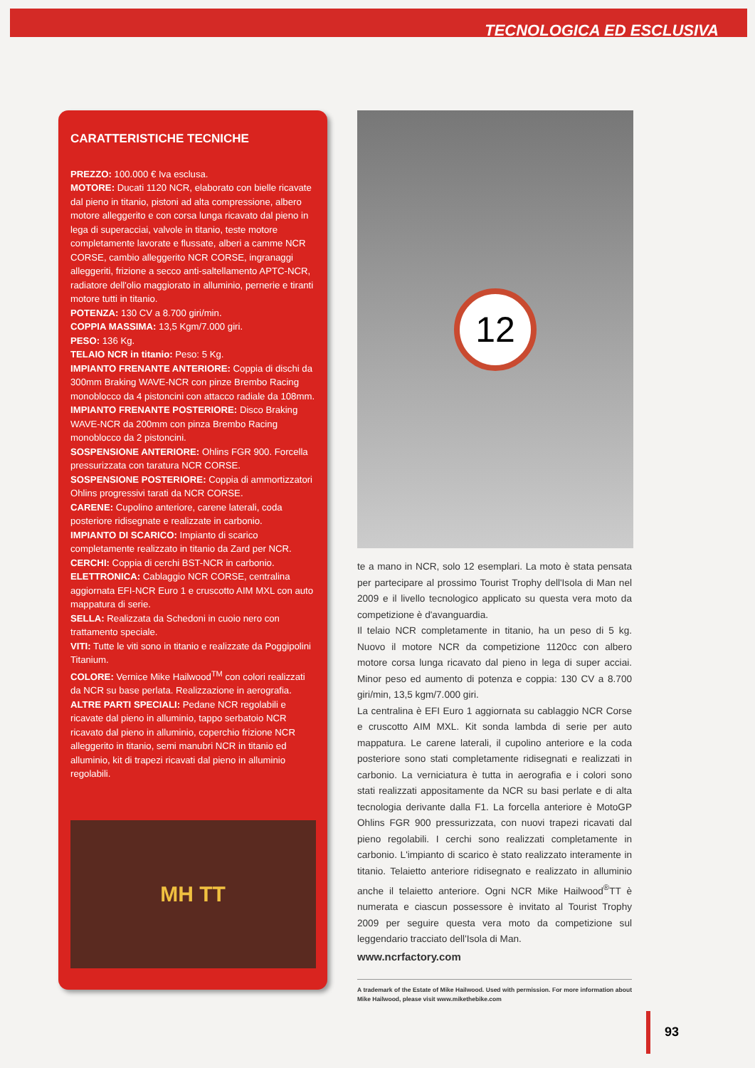TECNOLOGICA ED ESCLUSIVA
CARATTERISTICHE TECNICHE
PREZZO: 100.000 € Iva esclusa.
MOTORE: Ducati 1120 NCR, elaborato con bielle ricavate dal pieno in titanio, pistoni ad alta compressione, albero motore alleggerito e con corsa lunga ricavato dal pieno in lega di superacciai, valvole in titanio, teste motore completamente lavorate e flussate, alberi a camme NCR CORSE, cambio alleggerito NCR CORSE, ingranaggi alleggeriti, frizione a secco anti-saltellamento APTC-NCR, radiatore dell'olio maggiorato in alluminio, pernerie e tiranti motore tutti in titanio.
POTENZA: 130 CV a 8.700 giri/min.
COPPIA MASSIMA: 13,5 Kgm/7.000 giri.
PESO: 136 Kg.
TELAIO NCR in titanio: Peso: 5 Kg.
IMPIANTO FRENANTE ANTERIORE: Coppia di dischi da 300mm Braking WAVE-NCR con pinze Brembo Racing monoblocco da 4 pistoncini con attacco radiale da 108mm.
IMPIANTO FRENANTE POSTERIORE: Disco Braking WAVE-NCR da 200mm con pinza Brembo Racing monoblocco da 2 pistoncini.
SOSPENSIONE ANTERIORE: Ohlins FGR 900. Forcella pressurizzata con taratura NCR CORSE.
SOSPENSIONE POSTERIORE: Coppia di ammortizzatori Ohlins progressivi tarati da NCR CORSE.
CARENE: Cupolino anteriore, carene laterali, coda posteriore ridisegnate e realizzate in carbonio.
IMPIANTO DI SCARICO: Impianto di scarico completamente realizzato in titanio da Zard per NCR.
CERCHI: Coppia di cerchi BST-NCR in carbonio.
ELETTRONICA: Cablaggio NCR CORSE, centralina aggiornata EFI-NCR Euro 1 e cruscotto AIM MXL con auto mappatura di serie.
SELLA: Realizzata da Schedoni in cuoio nero con trattamento speciale.
VITI: Tutte le viti sono in titanio e realizzate da Poggipolini Titanium.
COLORE: Vernice Mike Hailwood<sup>TM</sup> con colori realizzati da NCR su base perlata. Realizzazione in aerografia.
ALTRE PARTI SPECIALI: Pedane NCR regolabili e ricavate dal pieno in alluminio, tappo serbatoio NCR ricavato dal pieno in alluminio, coperchio frizione NCR alleggerito in titanio, semi manubri NCR in titanio ed alluminio, kit di trapezi ricavati dal pieno in alluminio regolabili.
MH TT
12
te a mano in NCR, solo 12 esemplari. La moto è stata pensata per partecipare al prossimo Tourist Trophy dell'Isola di Man nel 2009 e il livello tecnologico applicato su questa vera moto da competizione è d'avanguardia.
Il telaio NCR completamente in titanio, ha un peso di 5 kg. Nuovo il motore NCR da competizione 1120cc con albero motore corsa lunga ricavato dal pieno in lega di super acciai. Minor peso ed aumento di potenza e coppia: 130 CV a 8.700 giri/min, 13,5 kgm/7.000 giri.
La centralina è EFI Euro 1 aggiornata su cablaggio NCR Corse e cruscotto AIM MXL. Kit sonda lambda di serie per auto mappatura. Le carene laterali, il cupolino anteriore e la coda posteriore sono stati completamente ridisegnati e realizzati in carbonio. La verniciatura è tutta in aerografia e i colori sono stati realizzati appositamente da NCR su basi perlate e di alta tecnologia derivante dalla F1. La forcella anteriore è MotoGP Ohlins FGR 900 pressurizzata, con nuovi trapezi ricavati dal pieno regolabili. I cerchi sono realizzati completamente in carbonio. L'impianto di scarico è stato realizzato interamente in titanio. Telaietto anteriore ridisegnato e realizzato in alluminio anche il telaietto anteriore. Ogni NCR Mike Hailwood<sup>®</sup>TT è numerata e ciascun possessore è invitato al Tourist Trophy 2009 per seguire questa vera moto da competizione sul leggendario tracciato dell'Isola di Man.
www.ncrfactory.com
A trademark of the Estate of Mike Hailwood. Used with permission. For more information about Mike Hailwood, please visit www.mikethebike.com
93